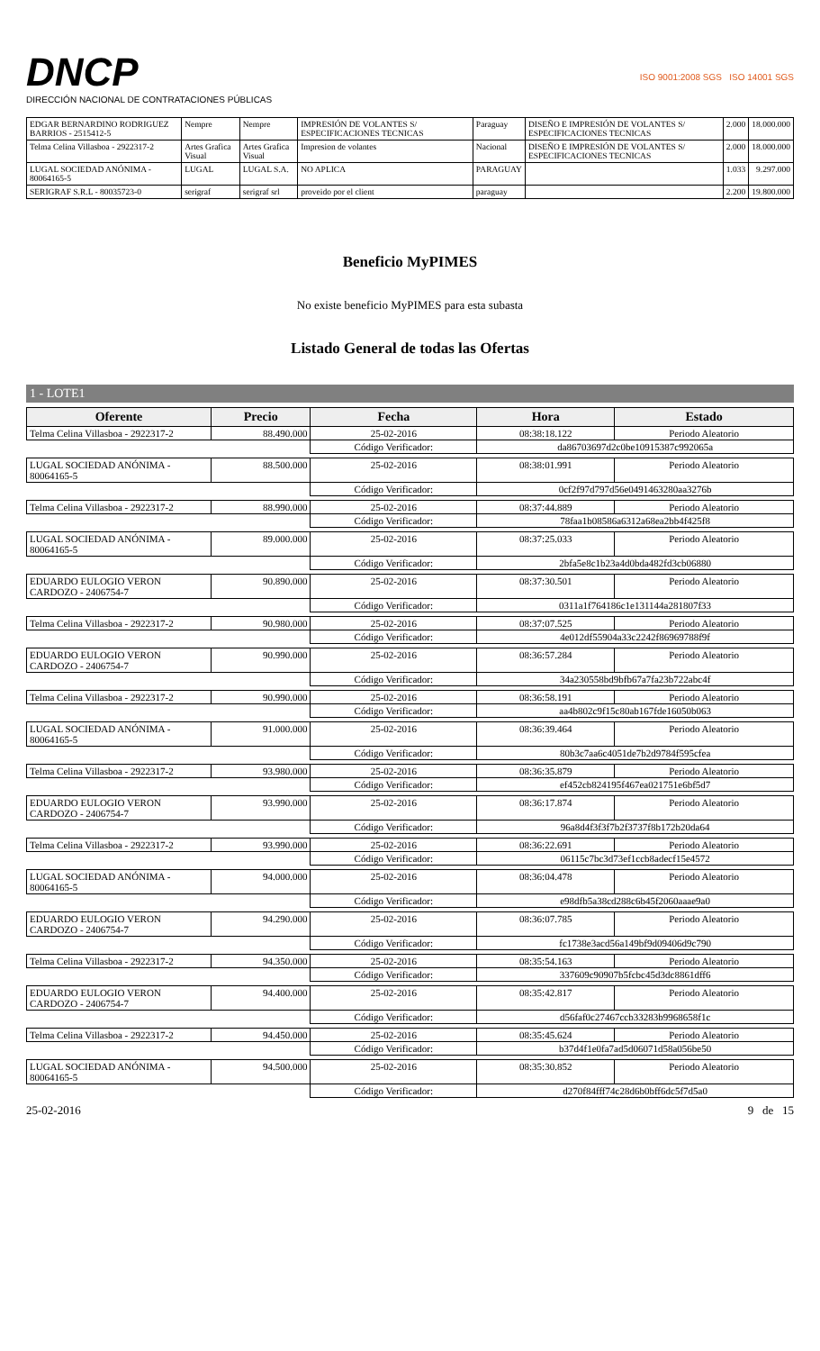DNCP
DIRECCIÓN NACIONAL DE CONTRATACIONES PÚBLICAS
ISO 9001:2008 SGS ISO 14001 SGS
| EDGAR BERNARDINO RODRIGUEZ BARRIOS - 2515412-5 | Nempre | Nempre | IMPRESIÓN DE VOLANTES S/ ESPECIFICACIONES TECNICAS | Paraguay | DISEÑO E IMPRESIÓN DE VOLANTES S/ ESPECIFICACIONES TECNICAS | 2.000 | 18.000.000 |
| Telma Celina Villasboa - 2922317-2 | Artes Grafica Visual | Artes Grafica Visual | Impresion de volantes | Nacional | DISEÑO E IMPRESIÓN DE VOLANTES S/ ESPECIFICACIONES TECNICAS | 2.000 | 18.000.000 |
| LUGAL SOCIEDAD ANÓNIMA - 80064165-5 | LUGAL | LUGAL S.A. | NO APLICA | PARAGUAY | | 1.033 | 9.297.000 |
| SERIGRAF S.R.L - 80035723-0 | serigraf | serigraf srl | proveido por el client | paraguay | | 2.200 | 19.800.000 |
Beneficio MyPIMES
No existe beneficio MyPIMES para esta subasta
Listado General de todas las Ofertas
1 - LOTE1
| Oferente | Precio | Fecha | Hora | Estado |
| --- | --- | --- | --- | --- |
| Telma Celina Villasboa - 2922317-2 | 88.490.000 | 25-02-2016 | 08:38:18.122 | Periodo Aleatorio |
| | | Código Verificador: | da86703697d2c0be10915387c992065a | |
| LUGAL SOCIEDAD ANÓNIMA - 80064165-5 | 88.500.000 | 25-02-2016 | 08:38:01.991 | Periodo Aleatorio |
| | | Código Verificador: | 0cf2f97d797d56e0491463280aa3276b | |
| Telma Celina Villasboa - 2922317-2 | 88.990.000 | 25-02-2016 | 08:37:44.889 | Periodo Aleatorio |
| | | Código Verificador: | 78faa1b08586a6312a68ea2bb4f425f8 | |
| LUGAL SOCIEDAD ANÓNIMA - 80064165-5 | 89.000.000 | 25-02-2016 | 08:37:25.033 | Periodo Aleatorio |
| | | Código Verificador: | 2bfa5e8c1b23a4d0bda482fd3cb06880 | |
| EDUARDO EULOGIO VERON CARDOZO - 2406754-7 | 90.890.000 | 25-02-2016 | 08:37:30.501 | Periodo Aleatorio |
| | | Código Verificador: | 0311a1f764186c1e131144a281807f33 | |
| Telma Celina Villasboa - 2922317-2 | 90.980.000 | 25-02-2016 | 08:37:07.525 | Periodo Aleatorio |
| | | Código Verificador: | 4e012df55904a33c2242f86969788f9f | |
| EDUARDO EULOGIO VERON CARDOZO - 2406754-7 | 90.990.000 | 25-02-2016 | 08:36:57.284 | Periodo Aleatorio |
| | | Código Verificador: | 34a230558bd9bfb67a7fa23b722abc4f | |
| Telma Celina Villasboa - 2922317-2 | 90.990.000 | 25-02-2016 | 08:36:58.191 | Periodo Aleatorio |
| | | Código Verificador: | aa4b802c9f15c80ab167fde16050b063 | |
| LUGAL SOCIEDAD ANÓNIMA - 80064165-5 | 91.000.000 | 25-02-2016 | 08:36:39.464 | Periodo Aleatorio |
| | | Código Verificador: | 80b3c7aa6c4051de7b2d9784f595cfea | |
| Telma Celina Villasboa - 2922317-2 | 93.980.000 | 25-02-2016 | 08:36:35.879 | Periodo Aleatorio |
| | | Código Verificador: | ef452cb824195f467ea021751e6bf5d7 | |
| EDUARDO EULOGIO VERON CARDOZO - 2406754-7 | 93.990.000 | 25-02-2016 | 08:36:17.874 | Periodo Aleatorio |
| | | Código Verificador: | 96a8d4f3f3f7b2f3737f8b172b20da64 | |
| Telma Celina Villasboa - 2922317-2 | 93.990.000 | 25-02-2016 | 08:36:22.691 | Periodo Aleatorio |
| | | Código Verificador: | 06115c7bc3d73ef1ccb8adecf15e4572 | |
| LUGAL SOCIEDAD ANÓNIMA - 80064165-5 | 94.000.000 | 25-02-2016 | 08:36:04.478 | Periodo Aleatorio |
| | | Código Verificador: | e98dfb5a38cd288c6b45f2060aaae9a0 | |
| EDUARDO EULOGIO VERON CARDOZO - 2406754-7 | 94.290.000 | 25-02-2016 | 08:36:07.785 | Periodo Aleatorio |
| | | Código Verificador: | fc1738e3acd56a149bf9d09406d9c790 | |
| Telma Celina Villasboa - 2922317-2 | 94.350.000 | 25-02-2016 | 08:35:54.163 | Periodo Aleatorio |
| | | Código Verificador: | 337609c90907b5fcbc45d3dc8861dff6 | |
| EDUARDO EULOGIO VERON CARDOZO - 2406754-7 | 94.400.000 | 25-02-2016 | 08:35:42.817 | Periodo Aleatorio |
| | | Código Verificador: | d56faf0c27467ccb33283b9968658f1c | |
| Telma Celina Villasboa - 2922317-2 | 94.450.000 | 25-02-2016 | 08:35:45.624 | Periodo Aleatorio |
| | | Código Verificador: | b37d4f1e0fa7ad5d06071d58a056be50 | |
| LUGAL SOCIEDAD ANÓNIMA - 80064165-5 | 94.500.000 | 25-02-2016 | 08:35:30.852 | Periodo Aleatorio |
| | | Código Verificador: | d270f84fff74c28d6b0bff6dc5f7d5a0 | |
25-02-2016 9 de 15